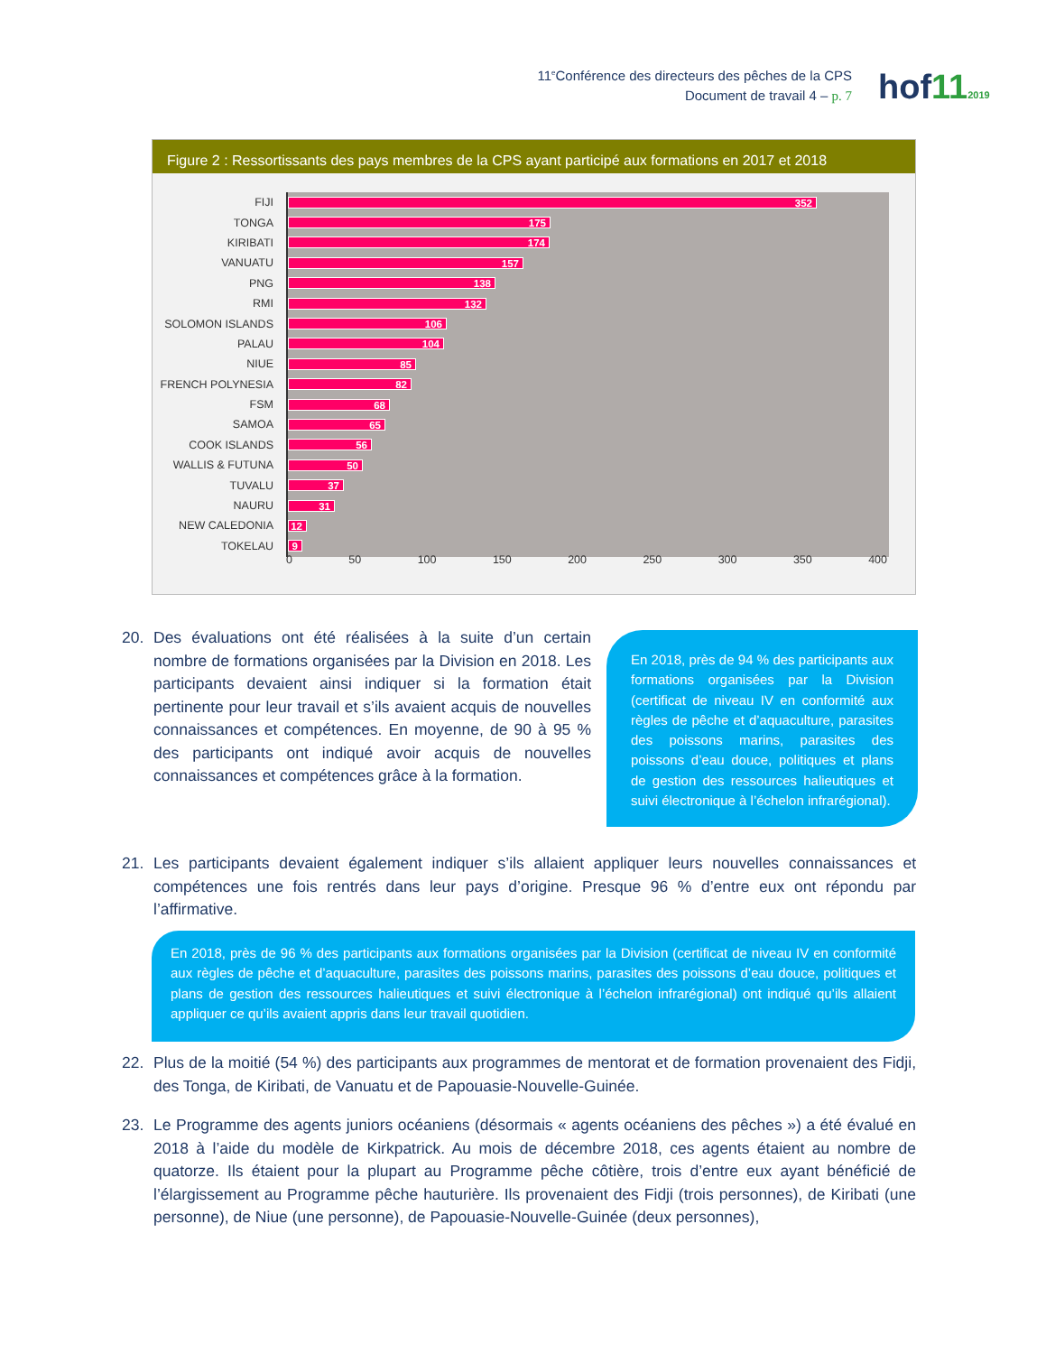11<sup>e</sup>Conférence des directeurs des pêches de la CPS
Document de travail 4 – p. 7
hof112019
Figure 2 : Ressortissants des pays membres de la CPS ayant participé aux formations en 2017 et 2018
FIJI
352
TONGA
175
KIRIBATI
174
VANUATU
157
PNG
138
RMI
132
SOLOMON ISLANDS
106
PALAU
104
NIUE
85
FRENCH POLYNESIA
82
FSM
68
SAMOA
65
COOK ISLANDS
56
WALLIS & FUTUNA
50
TUVALU
37
NAURU
31
NEW CALEDONIA
12
TOKELAU
9
0 50 100 150 200 250 300 350 400
20. Des évaluations ont été réalisées à la suite d’un certain nombre de formations organisées par la Division en 2018. Les participants devaient ainsi indiquer si la formation était pertinente pour leur travail et s’ils avaient acquis de nouvelles connaissances et compétences. En moyenne, de 90 à 95 % des participants ont indiqué avoir acquis de nouvelles connaissances et compétences grâce à la formation.
En 2018, près de 94 % des participants aux formations organisées par la Division (certificat de niveau IV en conformité aux règles de pêche et d’aquaculture, parasites des poissons marins, parasites des poissons d’eau douce, politiques et plans de gestion des ressources halieutiques et suivi électronique à l’échelon infrarégional).
21. Les participants devaient également indiquer s’ils allaient appliquer leurs nouvelles connaissances et compétences une fois rentrés dans leur pays d’origine. Presque 96 % d’entre eux ont répondu par l’affirmative.
En 2018, près de 96 % des participants aux formations organisées par la Division (certificat de niveau IV en conformité aux règles de pêche et d’aquaculture, parasites des poissons marins, parasites des poissons d’eau douce, politiques et plans de gestion des ressources halieutiques et suivi électronique à l’échelon infrarégional) ont indiqué qu’ils allaient appliquer ce qu’ils avaient appris dans leur travail quotidien.
22. Plus de la moitié (54 %) des participants aux programmes de mentorat et de formation provenaient des Fidji, des Tonga, de Kiribati, de Vanuatu et de Papouasie-Nouvelle-Guinée.
23. Le Programme des agents juniors océaniens (désormais « agents océaniens des pêches ») a été évalué en 2018 à l’aide du modèle de Kirkpatrick. Au mois de décembre 2018, ces agents étaient au nombre de quatorze. Ils étaient pour la plupart au Programme pêche côtière, trois d’entre eux ayant bénéficié de l’élargissement au Programme pêche hauturière. Ils provenaient des Fidji (trois personnes), de Kiribati (une personne), de Niue (une personne), de Papouasie-Nouvelle-Guinée (deux personnes),